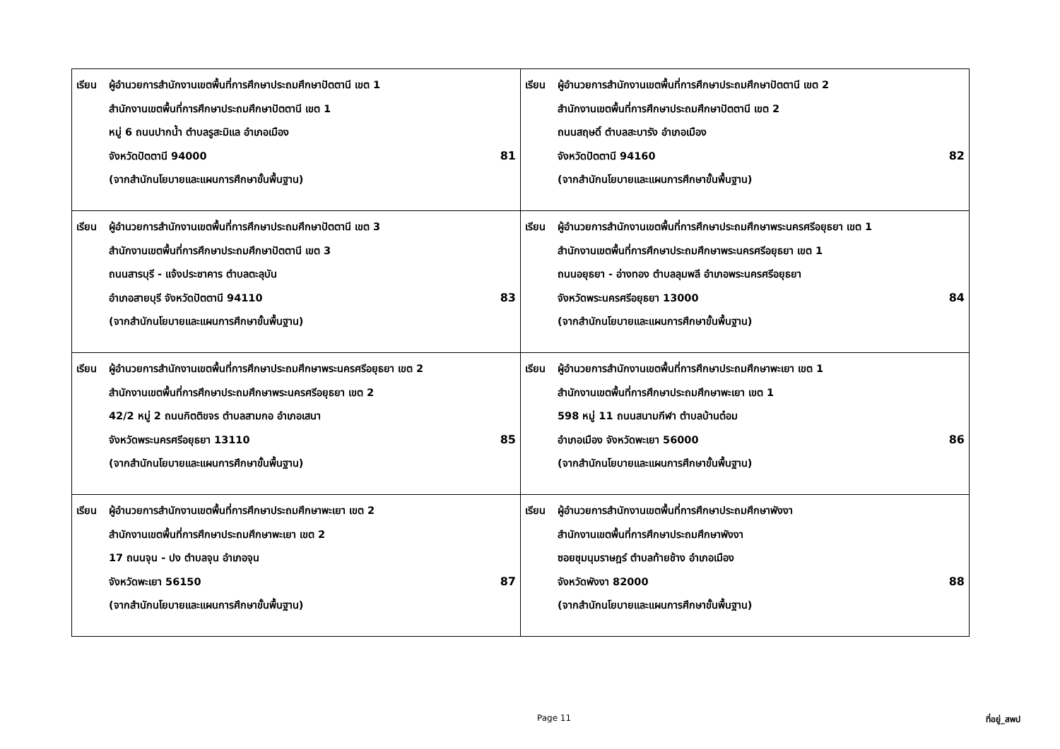| เรียน ผู้อำนวยการสำนักงานเขตพื้นที่การศึกษาประถมศึกษาปัตตานี เขต 1 สำนักงานเขตพื้นที่การศึกษาประถมศึกษาปัตตานี เขต 1 หมู่ 6 ถนนปากน้ำ ตำบลรูสะมิแล อำเภอเมือง จังหวัดปัตตานี 94000 (จากสำนักนโยบายและแผนการศึกษาขั้นพื้นฐาน) 81 | เรียน ผู้อำนวยการสำนักงานเขตพื้นที่การศึกษาประถมศึกษาปัตตานี เขต 2 สำนักงานเขตพื้นที่การศึกษาประถมศึกษาปัตตานี เขต 2 ถนนสฤษดิ์ ตำบลสะบารัง อำเภอเมือง จังหวัดปัตตานี 94160 (จากสำนักนโยบายและแผนการศึกษาขั้นพื้นฐาน) 82 |
| เรียน ผู้อำนวยการสำนักงานเขตพื้นที่การศึกษาประถมศึกษาปัตตานี เขต 3 สำนักงานเขตพื้นที่การศึกษาประถมศึกษาปัตตานี เขต 3 ถนนสารบุรี - แจ้งประชาคาร ตำบลตะลุบัน อำเภอสายบุรี จังหวัดปัตตานี 94110 (จากสำนักนโยบายและแผนการศึกษาขั้นพื้นฐาน) 83 | เรียน ผู้อำนวยการสำนักงานเขตพื้นที่การศึกษาประถมศึกษาพระนครศรีอยุธยา เขต 1 สำนักงานเขตพื้นที่การศึกษาประถมศึกษาพระนครศรีอยุธยา เขต 1 ถนนอยุธยา - อ่างทอง ตำบลลุมพลี อำเภอพระนครศรีอยุธยา จังหวัดพระนครศรีอยุธยา 13000 (จากสำนักนโยบายและแผนการศึกษาขั้นพื้นฐาน) 84 |
| เรียน ผู้อำนวยการสำนักงานเขตพื้นที่การศึกษาประถมศึกษาพระนครศรีอยุธยา เขต 2 สำนักงานเขตพื้นที่การศึกษาประถมศึกษาพระนครศรีอยุธยา เขต 2 42/2 หมู่ 2 ถนนกิตติขจร ตำบลสามกอ อำเภอเสนา จังหวัดพระนครศรีอยุธยา 13110 (จากสำนักนโยบายและแผนการศึกษาขั้นพื้นฐาน) 85 | เรียน ผู้อำนวยการสำนักงานเขตพื้นที่การศึกษาประถมศึกษาพะเยา เขต 1 สำนักงานเขตพื้นที่การศึกษาประถมศึกษาพะเยา เขต 1 598 หมู่ 11 ถนนสนามกีฬา ตำบลบ้านต๋อม อำเภอเมือง จังหวัดพะเยา 56000 (จากสำนักนโยบายและแผนการศึกษาขั้นพื้นฐาน) 86 |
| เรียน ผู้อำนวยการสำนักงานเขตพื้นที่การศึกษาประถมศึกษาพะเยา เขต 2 สำนักงานเขตพื้นที่การศึกษาประถมศึกษาพะเยา เขต 2 17 ถนนจุน - ปง ตำบลจุน อำเภอจุน จังหวัดพะเยา 56150 (จากสำนักนโยบายและแผนการศึกษาขั้นพื้นฐาน) 87 | เรียน ผู้อำนวยการสำนักงานเขตพื้นที่การศึกษาประถมศึกษาพังงา สำนักงานเขตพื้นที่การศึกษาประถมศึกษาพังงา ซอยชุมนุมราษฎร์ ตำบลท้ายช้าง อำเภอเมือง จังหวัดพังงา 82000 (จากสำนักนโยบายและแผนการศึกษาขั้นพื้นฐาน) 88 |
Page 11 ที่อยู่_สพป